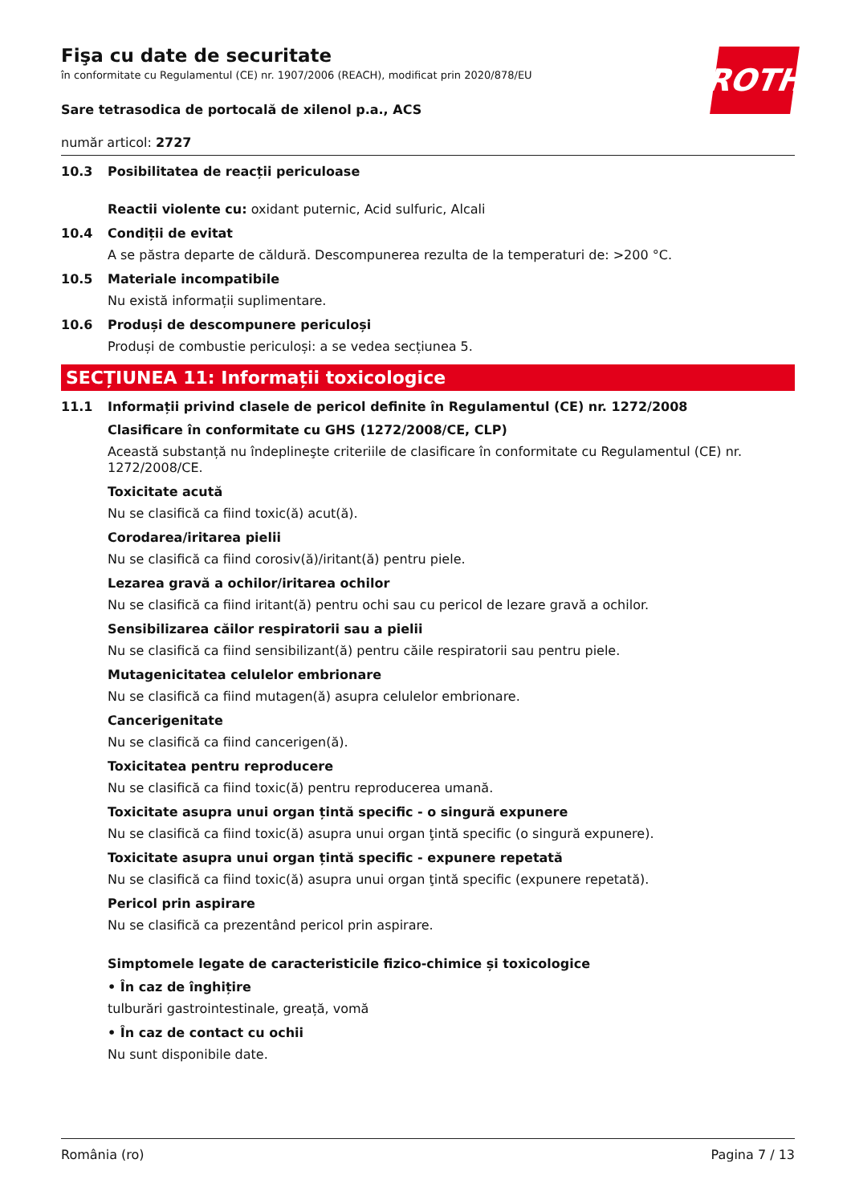ROTH
Fişa cu date de securitate
în conformitate cu Regulamentul (CE) nr. 1907/2006 (REACH), modificat prin 2020/878/EU
Sare tetrasodica de portocală de xilenol p.a., ACS
număr articol: 2727
10.3 Posibilitatea de reacții periculoase
Reactii violente cu: oxidant puternic, Acid sulfuric, Alcali
10.4 Condiții de evitat
A se păstra departe de căldură. Descompunerea rezulta de la temperaturi de: >200 °C.
10.5 Materiale incompatibile
Nu există informații suplimentare.
10.6 Produși de descompunere periculoși
Produși de combustie periculoși: a se vedea secțiunea 5.
SECȚIUNEA 11: Informații toxicologice
11.1 Informații privind clasele de pericol definite în Regulamentul (CE) nr. 1272/2008
Clasificare în conformitate cu GHS (1272/2008/CE, CLP)
Această substanță nu îndeplineşte criteriile de clasificare în conformitate cu Regulamentul (CE) nr. 1272/2008/CE.
Toxicitate acută
Nu se clasifică ca fiind toxic(ă) acut(ă).
Corodarea/iritarea pielii
Nu se clasifică ca fiind corosiv(ă)/iritant(ă) pentru piele.
Lezarea gravă a ochilor/iritarea ochilor
Nu se clasifică ca fiind iritant(ă) pentru ochi sau cu pericol de lezare gravă a ochilor.
Sensibilizarea căilor respiratorii sau a pielii
Nu se clasifică ca fiind sensibilizant(ă) pentru căile respiratorii sau pentru piele.
Mutagenicitatea celulelor embrionare
Nu se clasifică ca fiind mutagen(ă) asupra celulelor embrionare.
Cancerigenitate
Nu se clasifică ca fiind cancerigen(ă).
Toxicitatea pentru reproducere
Nu se clasifică ca fiind toxic(ă) pentru reproducerea umană.
Toxicitate asupra unui organ țintă specific - o singură expunere
Nu se clasifică ca fiind toxic(ă) asupra unui organ ţintă specific (o singură expunere).
Toxicitate asupra unui organ țintă specific - expunere repetată
Nu se clasifică ca fiind toxic(ă) asupra unui organ ţintă specific (expunere repetată).
Pericol prin aspirare
Nu se clasifică ca prezentând pericol prin aspirare.
Simptomele legate de caracteristicile fizico-chimice și toxicologice
• În caz de înghițire
tulburări gastrointestinale, greață, vomă
• În caz de contact cu ochii
Nu sunt disponibile date.
România (ro) Pagina 7 / 13